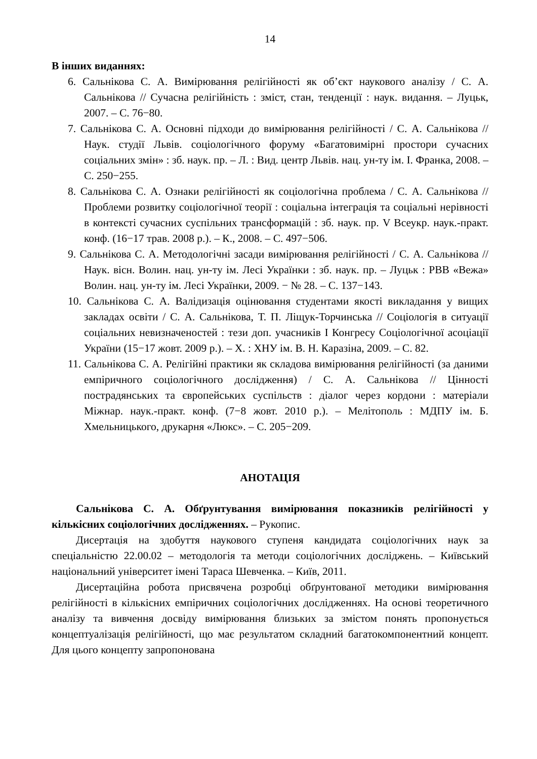14
В інших виданнях:
6. Сальнікова С. А. Вимірювання релігійності як об’єкт наукового аналізу / С. А. Сальнікова // Сучасна релігійність : зміст, стан, тенденції : наук. видання. – Луцьк, 2007. – С. 76−80.
7. Сальнікова С. А. Основні підходи до вимірювання релігійності / С. А. Сальнікова // Наук. студії Львів. соціологічного форуму «Багатовимірні простори сучасних соціальних змін» : зб. наук. пр. – Л. : Вид. центр Львів. нац. ун-ту ім. І. Франка, 2008. – С. 250−255.
8. Сальнікова С. А. Ознаки релігійності як соціологічна проблема / С. А. Сальнікова // Проблеми розвитку соціологічної теорії : соціальна інтеграція та соціальні нерівності в контексті сучасних суспільних трансформацій : зб. наук. пр. V Всеукр. наук.-практ. конф. (16−17 трав. 2008 р.). – К., 2008. – С. 497−506.
9. Сальнікова С. А. Методологічні засади вимірювання релігійності / С. А. Сальнікова // Наук. вісн. Волин. нац. ун-ту ім. Лесі Українки : зб. наук. пр. – Луцьк : РВВ «Вежа» Волин. нац. ун-ту ім. Лесі Українки, 2009. − № 28. – С. 137−143.
10. Сальнікова С. А. Валідизація оцінювання студентами якості викладання у вищих закладах освіти / С. А. Сальнікова, Т. П. Ліщук-Торчинська // Соціологія в ситуації соціальних невизначеностей : тези доп. учасників І Конгресу Соціологічної асоціації України (15−17 жовт. 2009 р.). – Х. : ХНУ ім. В. Н. Каразіна, 2009. – С. 82.
11. Сальнікова С. А. Релігійні практики як складова вимірювання релігійності (за даними емпіричного соціологічного дослідження) / С. А. Сальнікова // Цінності пострадянських та європейських суспільств : діалог через кордони : матеріали Міжнар. наук.-практ. конф. (7−8 жовт. 2010 р.). – Мелітополь : МДПУ ім. Б. Хмельницького, друкарня «Люкс». – С. 205−209.
АНОТАЦІЯ
Сальнікова С. А. Обґрунтування вимірювання показників релігійності у кількісних соціологічних дослідженнях. – Рукопис.
Дисертація на здобуття наукового ступеня кандидата соціологічних наук за спеціальністю 22.00.02 – методологія та методи соціологічних досліджень. – Київський національний університет імені Тараса Шевченка. – Київ, 2011.
Дисертаційна робота присвячена розробці обґрунтованої методики вимірювання релігійності в кількісних емпіричних соціологічних дослідженнях. На основі теоретичного аналізу та вивчення досвіду вимірювання близьких за змістом понять пропонується концептуалізація релігійності, що має результатом складний багатокомпонентний концепт. Для цього концепту запропонована